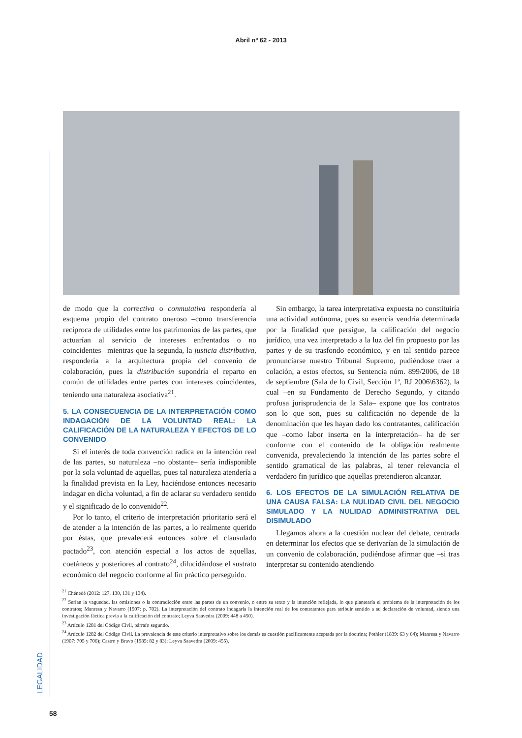Abril nº 62 - 2013
LEGALIDAD
de modo que la correctiva o conmutativa respondería al esquema propio del contrato oneroso –como transferencia recíproca de utilidades entre los patrimonios de las partes, que actuarían al servicio de intereses enfrentados o no coincidentes– mientras que la segunda, la justicia distributiva, respondería a la arquitectura propia del convenio de colaboración, pues la distribución supondría el reparto en común de utilidades entre partes con intereses coincidentes, teniendo una naturaleza asociativa<sup>21</sup>.
5. LA CONSECUENCIA DE LA INTERPRETACIÓN COMO INDAGACIÓN DE LA VOLUNTAD REAL: LA CALIFICACIÓN DE LA NATURALEZA Y EFECTOS DE LO CONVENIDO
Si el interés de toda convención radica en la intención real de las partes, su naturaleza –no obstante– sería indisponible por la sola voluntad de aquellas, pues tal naturaleza atendería a la finalidad prevista en la Ley, haciéndose entonces necesario indagar en dicha voluntad, a fin de aclarar su verdadero sentido y el significado de lo convenido<sup>22</sup>.
Por lo tanto, el criterio de interpretación prioritario será el de atender a la intención de las partes, a lo realmente querido por éstas, que prevalecerá entonces sobre el clausulado pactado<sup>23</sup>, con atención especial a los actos de aquellas, coetáneos y posteriores al contrato<sup>24</sup>, dilucidándose el sustrato económico del negocio conforme al fin práctico perseguido.
Sin embargo, la tarea interpretativa expuesta no constituiría una actividad autónoma, pues su esencia vendría determinada por la finalidad que persigue, la calificación del negocio jurídico, una vez interpretado a la luz del fin propuesto por las partes y de su trasfondo económico, y en tal sentido parece pronunciarse nuestro Tribunal Supremo, pudiéndose traer a colación, a estos efectos, su Sentencia núm. 899/2006, de 18 de septiembre (Sala de lo Civil, Sección 1ª, RJ 2006\6362), la cual –en su Fundamento de Derecho Segundo, y citando profusa jurisprudencia de la Sala– expone que los contratos son lo que son, pues su calificación no depende de la denominación que les hayan dado los contratantes, calificación que –como labor inserta en la interpretación– ha de ser conforme con el contenido de la obligación realmente convenida, prevaleciendo la intención de las partes sobre el sentido gramatical de las palabras, al tener relevancia el verdadero fin jurídico que aquellas pretendieron alcanzar.
6. LOS EFECTOS DE LA SIMULACIÓN RELATIVA DE UNA CAUSA FALSA: LA NULIDAD CIVIL DEL NEGOCIO SIMULADO Y LA NULIDAD ADMINISTRATIVA DEL DISIMULADO
Llegamos ahora a la cuestión nuclear del debate, centrada en determinar los efectos que se derivarían de la simulación de un convenio de colaboración, pudiéndose afirmar que –si tras interpretar su contenido atendiendo
<sup>21</sup> Chénedé (2012: 127, 130, 131 y 134).
<sup>22</sup> Serían la vaguedad, las omisiones o la contradicción entre las partes de un convenio, o entre su texto y la intención reflejada, lo que plantearía el problema de la interpretación de los contratos; Manresa y Navarro (1907: p. 702). La interpretación del contrato indagaría la intención real de los contratantes para atribuir sentido a su declaración de voluntad, siendo una investigación fáctica previa a la calificación del contrato; Leyva Saavedra (2009: 448 a 450).
<sup>23</sup> Artículo 1281 del Código Civil, párrafo segundo.
<sup>24</sup> Artículo 1282 del Código Civil. La prevalencia de este criterio interpretativo sobre los demás es cuestión pacíficamente aceptada por la doctrina; Pothier (1839: 63 y 64); Manresa y Navarro (1907: 705 y 706); Castro y Bravo (1985: 82 y 83); Leyva Saavedra (2009: 455).
58